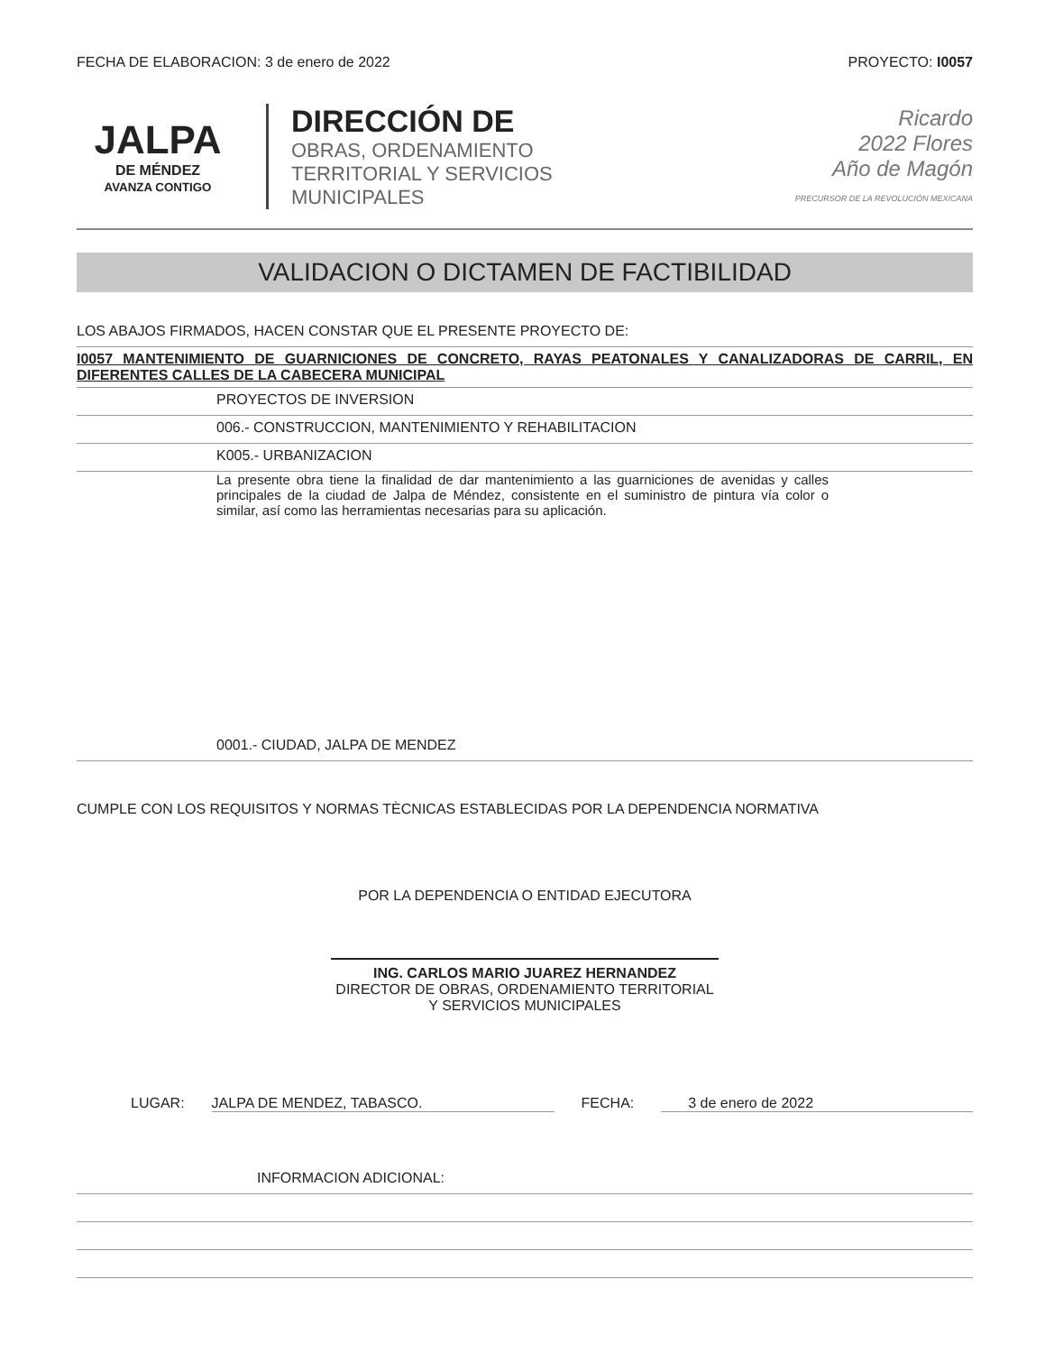FECHA DE ELABORACION: 3 de enero de 2022
PROYECTO: I0057
JALPA
DE MÉNDEZ
AVANZA CONTIGO
DIRECCIÓN DE
OBRAS, ORDENAMIENTO
TERRITORIAL Y SERVICIOS
MUNICIPALES
Ricardo
2022 Flores
Año de Magón
PRECURSOR DE LA REVOLUCIÓN MEXICANA
VALIDACION O DICTAMEN DE FACTIBILIDAD
LOS ABAJOS FIRMADOS, HACEN CONSTAR QUE EL PRESENTE PROYECTO DE:
I0057 MANTENIMIENTO DE GUARNICIONES DE CONCRETO, RAYAS PEATONALES Y CANALIZADORAS DE CARRIL, EN DIFERENTES CALLES DE LA CABECERA MUNICIPAL
PROYECTOS DE INVERSION
006.- CONSTRUCCION, MANTENIMIENTO Y REHABILITACION
K005.- URBANIZACION
La presente obra tiene la finalidad de dar mantenimiento a las guarniciones de avenidas y calles principales de la ciudad de Jalpa de Méndez, consistente en el suministro de pintura vía color o similar, así como las herramientas necesarias para su aplicación.
0001.- CIUDAD, JALPA DE MENDEZ
CUMPLE CON LOS REQUISITOS Y NORMAS TÈCNICAS ESTABLECIDAS POR LA DEPENDENCIA NORMATIVA
POR LA DEPENDENCIA O ENTIDAD EJECUTORA
ING. CARLOS MARIO JUAREZ HERNANDEZ
DIRECTOR DE OBRAS, ORDENAMIENTO TERRITORIAL
Y SERVICIOS MUNICIPALES
LUGAR: JALPA DE MENDEZ, TABASCO. FECHA: 3 de enero de 2022
INFORMACION ADICIONAL: